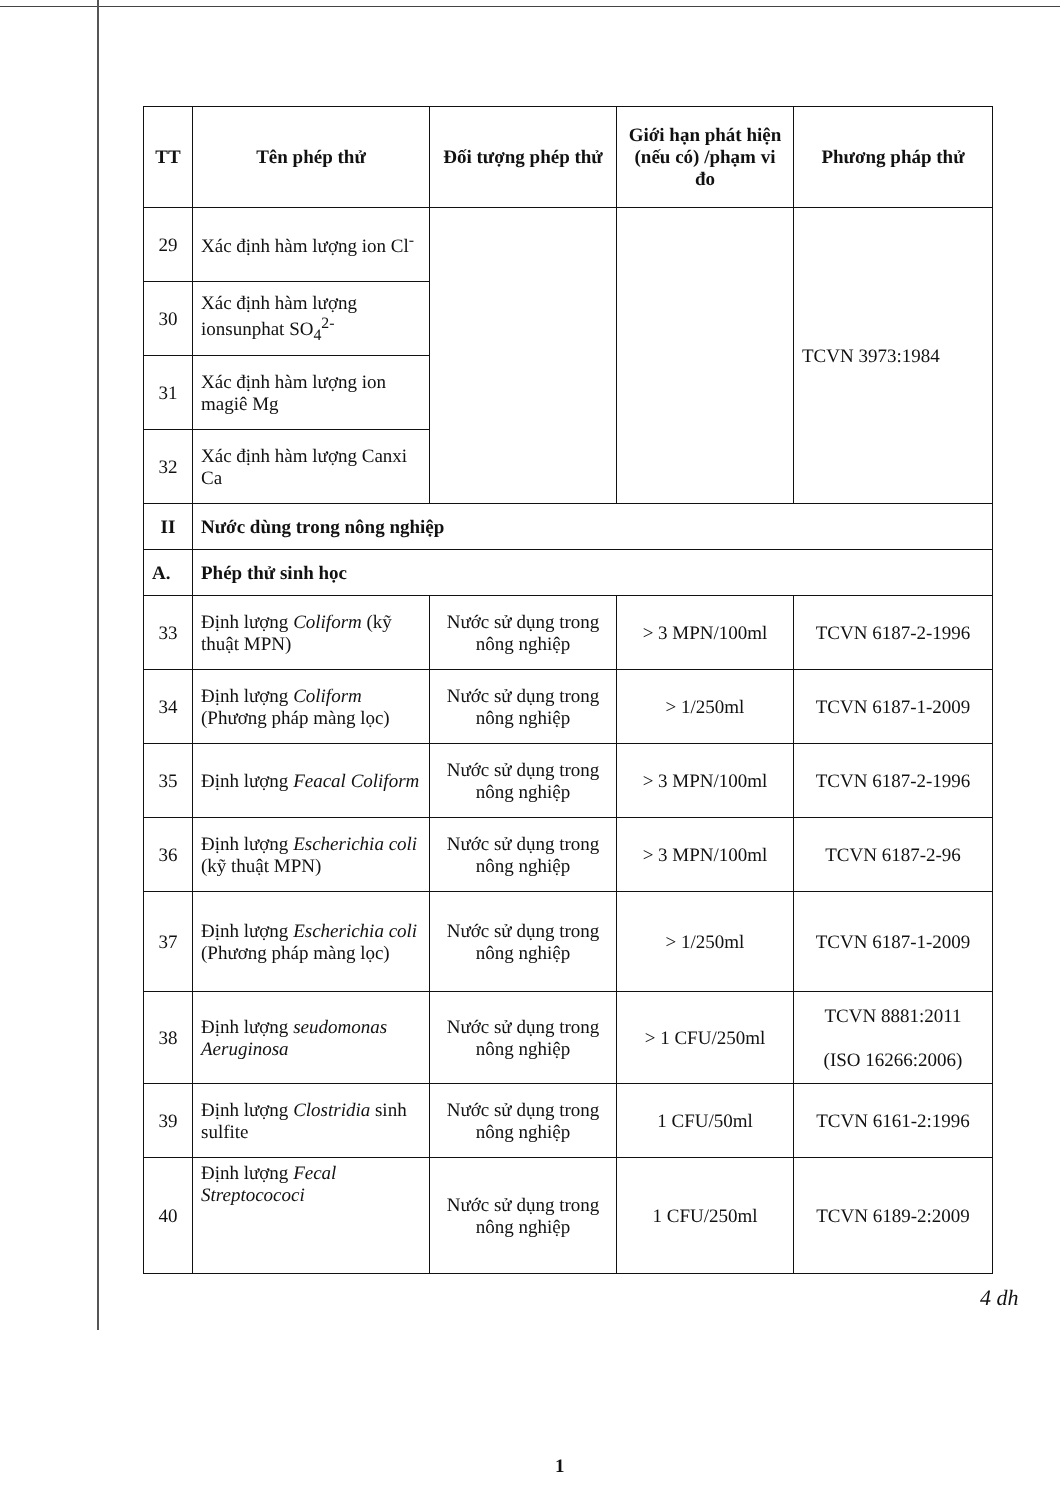| TT | Tên phép thử | Đối tượng phép thử | Giới hạn phát hiện (nếu có) /phạm vi đo | Phương pháp thử |
| --- | --- | --- | --- | --- |
| 29 | Xác định hàm lượng ion Cl<sup>-</sup> | | | TCVN 3973:1984 |
| 30 | Xác định hàm lượng ionsunphat SO<sub>4</sub><sup>2-</sup> | | | |
| 31 | Xác định hàm lượng ion magiê Mg | | | |
| 32 | Xác định hàm lượng Canxi Ca | | | |
| II | Nước dùng trong nông nghiệp | | | |
| A. | Phép thử sinh học | | | |
| 33 | Định lượng Coliform (kỹ thuật MPN) | Nước sử dụng trong nông nghiệp | > 3 MPN/100ml | TCVN 6187-2-1996 |
| 34 | Định lượng Coliform (Phương pháp màng lọc) | Nước sử dụng trong nông nghiệp | > 1/250ml | TCVN 6187-1-2009 |
| 35 | Định lượng Feacal Coliform | Nước sử dụng trong nông nghiệp | > 3 MPN/100ml | TCVN 6187-2-1996 |
| 36 | Định lượng Escherichia coli (kỹ thuật MPN) | Nước sử dụng trong nông nghiệp | > 3 MPN/100ml | TCVN 6187-2-96 |
| 37 | Định lượng Escherichia coli (Phương pháp màng lọc) | Nước sử dụng trong nông nghiệp | > 1/250ml | TCVN 6187-1-2009 |
| 38 | Định lượng seudomonas Aeruginosa | Nước sử dụng trong nông nghiệp | > 1 CFU/250ml | TCVN 8881:2011 (ISO 16266:2006) |
| 39 | Định lượng Clostridia sinh sulfite | Nước sử dụng trong nông nghiệp | 1 CFU/50ml | TCVN 6161-2:1996 |
| 40 | Định lượng Fecal Streptocococi | Nước sử dụng trong nông nghiệp | 1 CFU/250ml | TCVN 6189-2:2009 |
4 dh
1